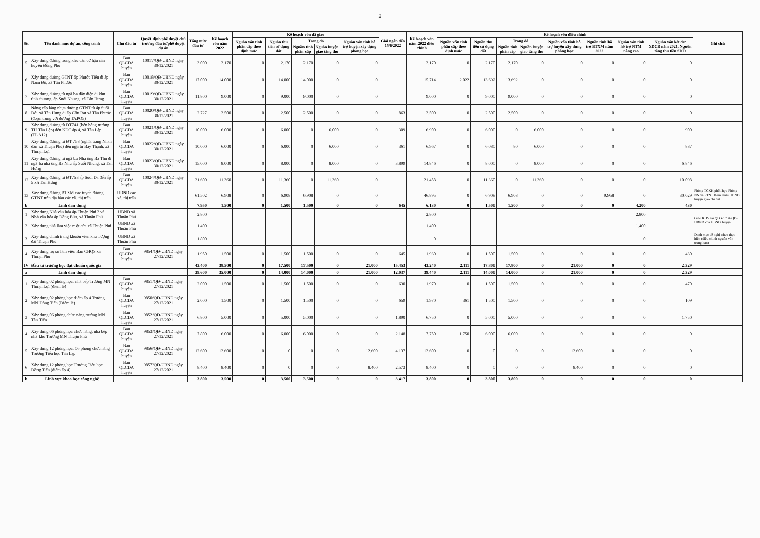2
| Stt | Tên danh mục dự án, công trình | Chủ đầu tư | Quyết định phê duyệt chủ trương đầu tư/phê duyệt dự án | Tổng mức đầu tư | Kế hoạch vốn năm 2022 | Kế hoạch vốn đã giao | | | | | Giải ngân đến 15/6/2022 | Kế hoạch vốn năm 2022 điều chỉnh | Kế hoạch vốn điều chỉnh | | | | | | | | Ghi chú |
| --- | --- | --- | --- | --- | --- | --- | --- | --- | --- | --- | --- | --- | --- | --- | --- | --- | --- | --- | --- | --- | --- |
| | | | | | | Nguồn vốn tỉnh phân cấp theo định mức | Nguồn thu tiền sử dụng đất | Trong đó | | Nguồn vốn tỉnh hỗ trợ huyện xây dựng phòng học | | | Nguồn vốn tỉnh phân cấp theo định mức | Nguồn thu tiền sử dụng đất | Trong đó | | Nguồn vốn tỉnh hỗ trợ huyện xây dựng phòng học | Nguồn tỉnh hỗ trợ BTXM năm 2022 | Nguồn vốn tỉnh hỗ trợ NTM nâng cao | Nguồn vốn kết dư XDCB năm 2021, Nguồn tăng thu tiền SDĐ | |
| | | | | | | | | Nguồn tỉnh phân cấp | Nguồn huyện giao tăng thu | | | | | | Nguồn tỉnh phân cấp | Nguồn huyện giao tăng thu | | | | | |
| 5 | Xây dựng đường trong khu căn cứ hậu cần huyện Đồng Phú | Ban QLCDA huyện | 10017/QĐ-UBND ngày 30/12/2021 | 3.000 | 2.170 | 0 | 2.170 | 2.170 | 0 | 0 | | 2.170 | 0 | 2.170 | 2.170 | 0 | 0 | 0 | 0 | 0 | |
| 6 | Xây dựng đường GTNT ấp Phước Tiến đi ấp Nam Đô, xã Tân Phước | Ban QLCDA huyện | 10018/QĐ-UBND ngày 30/12/2021 | 17.000 | 14.000 | 0 | 14.000 | 14.000 | 0 | 0 | | 15.714 | 2.022 | 13.692 | 13.692 | 0 | 0 | 0 | 0 | 0 | |
| 7 | Xây dựng đường từ ngã ba dây điện đi khu tình thương, ấp Suối Nhung, xã Tân Hưng | Ban QLCDA huyện | 10019/QĐ-UBND ngày 30/12/2021 | 11.800 | 9.000 | 0 | 9.000 | 9.000 | 0 | 0 | | 9.000 | 0 | 9.000 | 9.000 | 0 | 0 | 0 | 0 | 0 | |
| 8 | Nâng cấp láng nhựa đường GTNT từ ấp Suối Đôi xã Tân Hưng đi ấp Cầu Rạt xã Tân Phước (đoạn trùng với đường TAPO5) | Ban QLCDA huyện | 10020/QĐ-UBND ngày 30/12/2021 | 2.727 | 2.500 | 0 | 2.500 | 2.500 | 0 | 0 | 863 | 2.500 | 0 | 2.500 | 2.500 | 0 | 0 | 0 | 0 | 0 | |
| 9 | Xây dựng đường từ DT741 (bên hông trường TH Tân Lập) đến KDC ấp 4, xã Tân Lập (TLA12) | Ban QLCDA huyện | 10021/QĐ-UBND ngày 30/12/2021 | 10.000 | 6.000 | 0 | 6.000 | 0 | 6.000 | 0 | 309 | 6.900 | 0 | 6.000 | 0 | 6.000 | 0 | 0 | 0 | 900 | |
| 10 | Xây dựng đường từ ĐT 758 (nghĩa trang Nhân dân xã Thuận Phú) đến ngã tư Bảy Thạnh, xã Thuận Lợi | Ban QLCDA huyện | 10022/QĐ-UBND ngày 30/12/2021 | 10.000 | 6.000 | 0 | 6.000 | 0 | 6.000 | 0 | 361 | 6.967 | 0 | 6.080 | 80 | 6.000 | 0 | 0 | 0 | 887 | |
| 11 | Xây dựng đường từ ngã ba Nhà ông Ba Thu đi ngã ba nhà ông Ba Nhu ấp Suối Nhung, xã Tân Hưng | Ban QLCDA huyện | 10023/QĐ-UBND ngày 30/12/2021 | 15.000 | 8.000 | 0 | 8.000 | 0 | 8.000 | 0 | 3.899 | 14.846 | 0 | 8.000 | 0 | 8.000 | 0 | 0 | 0 | 6.846 | |
| 12 | Xây dựng đường từ ĐT753 ấp Suối Da đến ấp 5 xã Tân Hưng | Ban QLCDA huyện | 10024/QĐ-UBND ngày 30/12/2021 | 21.600 | 11.360 | 0 | 11.360 | 0 | 11.360 | 0 | | 21.458 | 0 | 11.360 | 0 | 11.360 | 0 | 0 | 0 | 10.098 | |
| 13 | Xây dựng đường BTXM các tuyến đường GTNT trên địa bàn các xã, thị trấn. | UBND các xã, thị trấn | | 61.502 | 6.908 | 0 | 6.908 | 6.908 | 0 | 0 | | 46.895 | 0 | 6.908 | 6.908 | 0 | 0 | 9.958 | 0 | 30.029 | Phòng TCKH phối hợp Phòng NN và PTNT tham mưu UBND huyện giao chi tiết |
| b | Lĩnh dân dụng | | | 7.950 | 1.500 | 0 | 1.500 | 1.500 | 0 | 0 | 645 | 6.130 | 0 | 1.500 | 1.500 | 0 | 0 | 0 | 4.200 | 430 | |
| 1 | Xây dựng Nhà văn hóa ấp Thuận Phú 2 và Nhà văn hóa ấp Đồng Búa, xã Thuận Phú | UBND xã Thuận Phú | | 2.800 | | | | | | | | 2.800 | | | | | | | 2.800 | | Giao KHV tại QĐ số 734/QĐ-UBND của UBND huyện |
| 2 | Xây dựng nhà làm việc một cửa xã Thuận Phú | UBND xã Thuận Phú | | 1.400 | | | | | | | | 1.400 | | | | | | | 1.400 | | |
| 3 | Xây dựng chỉnh trang khuôn viên khu Tượng đài Thuận Phú | UBND xã Thuận Phú | | 1.800 | | | | | | | | 0 | | | | | | | 0 | | Danh mục đề nghị chưa thực hiện (điều chỉnh nguồn vốn trung hạn) |
| 4 | Xây dựng trụ sở làm việc Ban CHQS xã Thuận Phú | Ban QLCDA huyện | 9854/QĐ-UBND ngày 27/12/2021 | 1.950 | 1.500 | 0 | 1.500 | 1.500 | 0 | 0 | 645 | 1.930 | 0 | 1.500 | 1.500 | 0 | 0 | 0 | 0 | 430 | |
| IV | Đầu tư trường học đạt chuẩn quốc gia | | | 43.400 | 38.500 | 0 | 17.500 | 17.500 | 0 | 21.000 | 15.453 | 43.240 | 2.111 | 17.800 | 17.800 | 0 | 21.000 | 0 | 0 | 2.329 | |
| a | Lĩnh dân dụng | | | 39.600 | 35.000 | 0 | 14.000 | 14.000 | 0 | 21.000 | 12.037 | 39.440 | 2.111 | 14.000 | 14.000 | 0 | 21.000 | 0 | 0 | 2.329 | |
| 1 | Xây dựng 02 phòng học, nhà bếp Trường MN Thuận Lợi (điểm lẻ) | Ban QLCDA huyện | 9851/QĐ-UBND ngày 27/12/2021 | 2.000 | 1.500 | 0 | 1.500 | 1.500 | 0 | 0 | 630 | 1.970 | 0 | 1.500 | 1.500 | 0 | 0 | 0 | 0 | 470 | |
| 2 | Xây dựng 02 phòng học điểm ấp 4 Trường MN Đồng Tiến (Điểm lẻ) | Ban QLCDA huyện | 9850/QĐ-UBND ngày 27/12/2021 | 2.000 | 1.500 | 0 | 1.500 | 1.500 | 0 | 0 | 659 | 1.970 | 361 | 1.500 | 1.500 | 0 | 0 | 0 | 0 | 109 | |
| 3 | Xây dựng 06 phòng chức năng trường MN Tân Tiến | Ban QLCDA huyện | 9852/QĐ-UBND ngày 27/12/2021 | 6.800 | 5.000 | 0 | 5.000 | 5.000 | 0 | 0 | 1.890 | 6.750 | 0 | 5.000 | 5.000 | 0 | 0 | 0 | 0 | 1.750 | |
| 4 | Xây dựng 06 phòng học chức năng, nhà bếp nhà kho Trường MN Thuận Phú | Ban QLCDA huyện | 9853/QĐ-UBND ngày 27/12/2021 | 7.800 | 6.000 | 0 | 6.000 | 6.000 | 0 | 0 | 2.148 | 7.750 | 1.750 | 6.000 | 6.000 | 0 | 0 | 0 | 0 | 0 | |
| 5 | Xây dựng 12 phòng học, 06 phòng chức năng Trường Tiểu học Tân Lập | Ban QLCDA huyện | 9856/QĐ-UBND ngày 27/12/2021 | 12.600 | 12.600 | 0 | 0 | 0 | 0 | 12.600 | 4.137 | 12.600 | 0 | 0 | 0 | 0 | 12.600 | 0 | 0 | 0 | |
| 6 | Xây dựng 12 phòng học Trường Tiểu học Đồng Tiến (điểm ấp 4) | Ban QLCDA huyện | 9857/QĐ-UBND ngày 27/12/2021 | 8.400 | 8.400 | 0 | 0 | 0 | 0 | 8.400 | 2.573 | 8.400 | 0 | 0 | 0 | 0 | 8.400 | 0 | 0 | 0 | |
| b | Lĩnh vực khoa học công nghệ | | | 3.800 | 3.500 | 0 | 3.500 | 3.500 | 0 | 0 | 3.417 | 3.800 | 0 | 3.800 | 3.800 | 0 | 0 | 0 | 0 | 0 | |